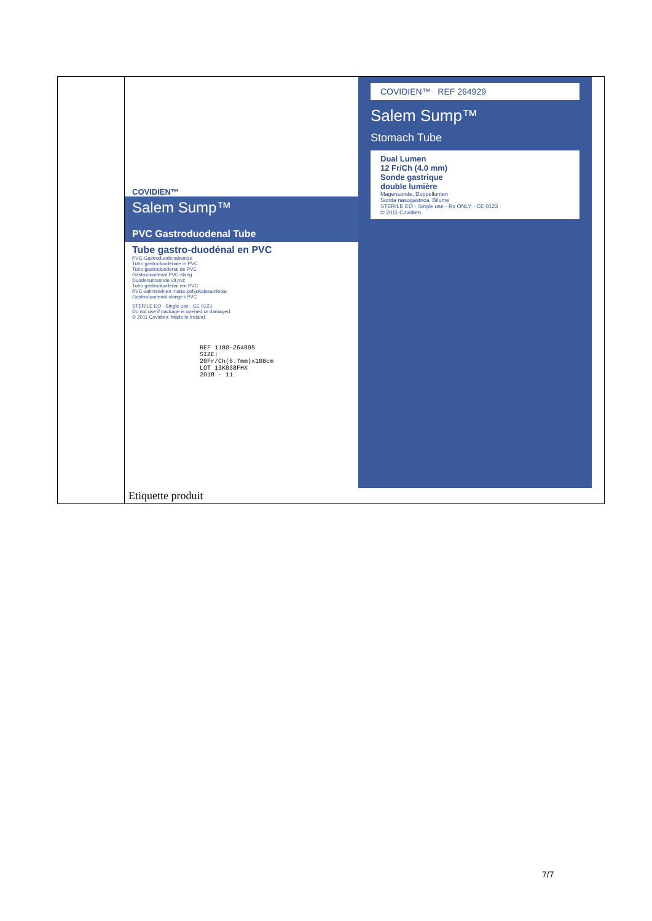| | COVIDIEN™ Salem Sump™ PVC Gastroduodenal Tube Tube gastro-duodénal en PVC PVC-Gastroduodenalsonde Tubo gastroduodenale in PVC Tubo gastroduodenal de PVC Gastroduodenal PVC-slang Duodenumsonde uit pvc Tubo gastroduodenal em PVC PVC-valmisteinen maha-pohjukaissuolletku Gastroduodenal slange i PVC STERILE EO · Single use · CE 0123 Do not use if package is opened or damaged. © 2011 Covidien. Made in Ireland. REF 1180-264895 SIZE: 20Fr/Ch(6.7mm)x108cm LOT 13K038FHX 2018 - 11 COVIDIEN™ REF 264929 Salem Sump™ Stomach Tube Dual Lumen 12 Fr/Ch (4.0 mm) Sonde gastrique double lumière Magensonde, Doppellumen Sonda nasogastrica, Bilume STERILE EO · Single use · Rx ONLY · CE 0123 © 2011 Covidien. Etiquette produit |
7/7